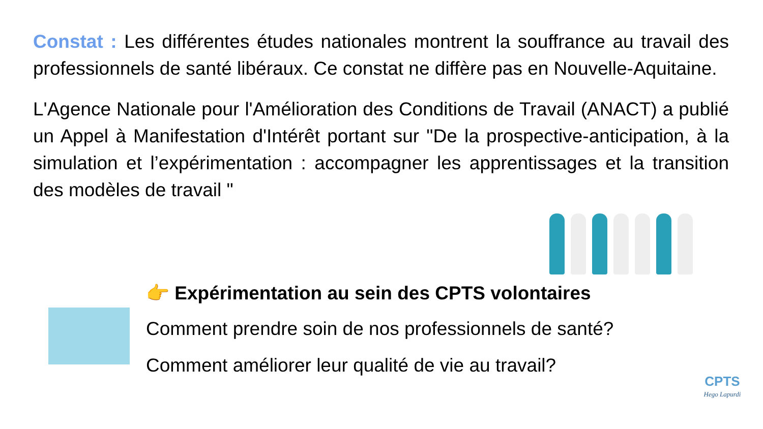Constat : Les différentes études nationales montrent la souffrance au travail des professionnels de santé libéraux. Ce constat ne diffère pas en Nouvelle-Aquitaine.
L'Agence Nationale pour l'Amélioration des Conditions de Travail (ANACT) a publié un Appel à Manifestation d'Intérêt portant sur "De la prospective-anticipation, à la simulation et l’expérimentation : accompagner les apprentissages et la transition des modèles de travail "
👉 Expérimentation au sein des CPTS volontaires
Comment prendre soin de nos professionnels de santé?
Comment améliorer leur qualité de vie au travail?
CPTS
Hego Lapurdi